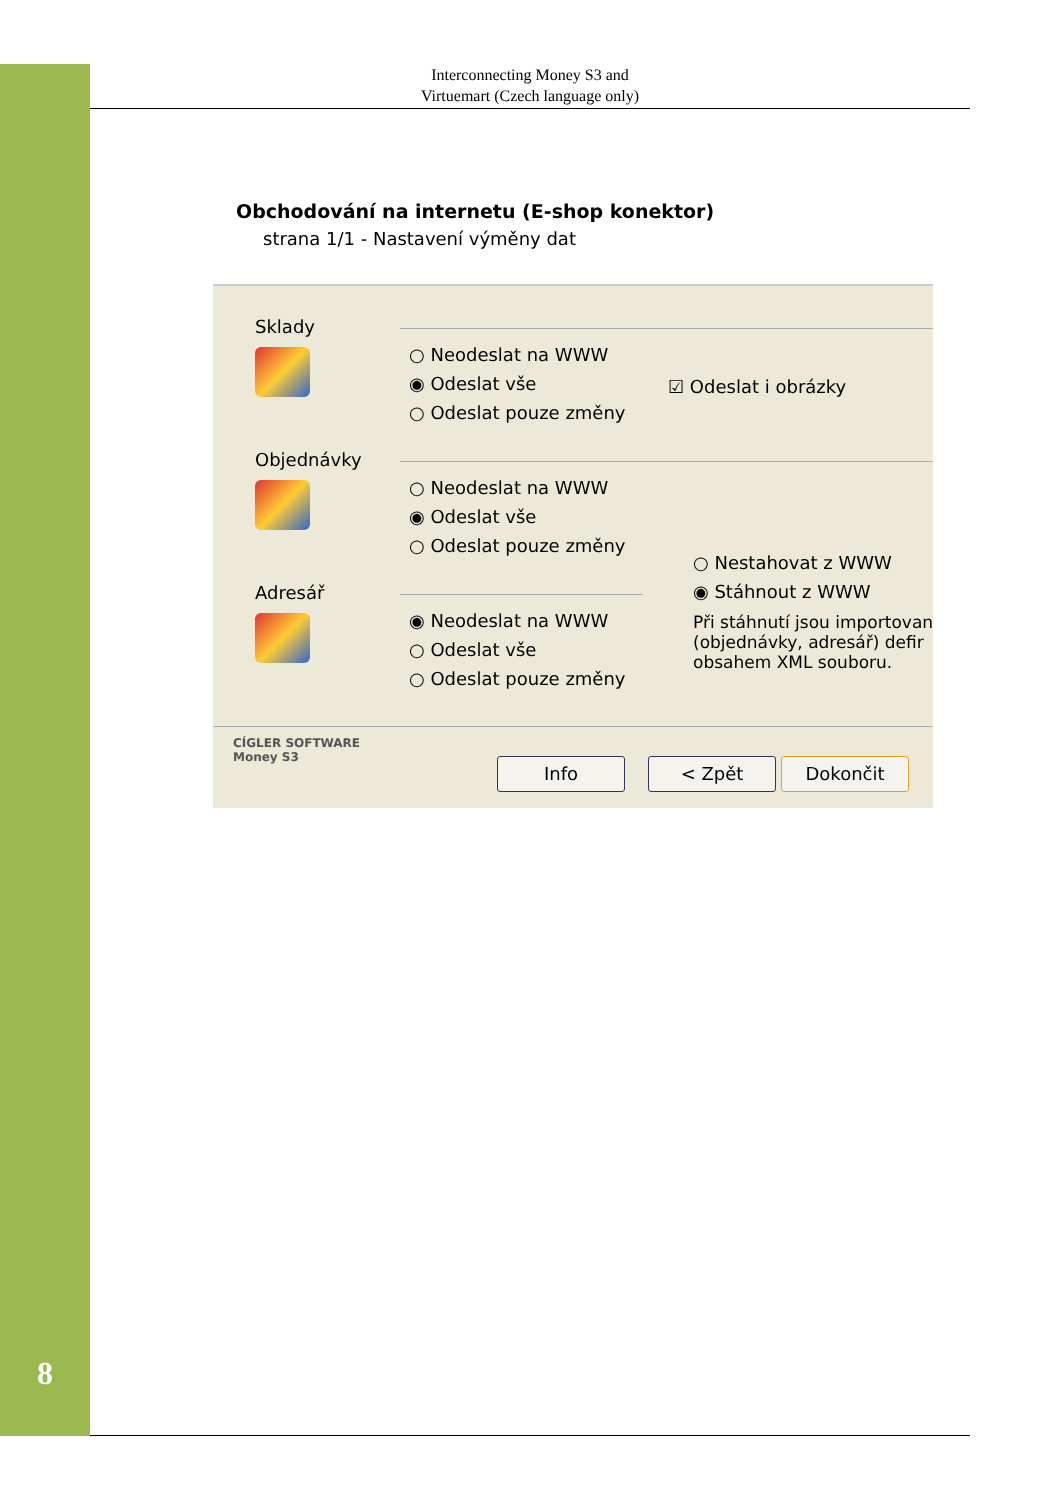Interconnecting Money S3 and
Virtuemart (Czech language only)
Obchodování na internetu (E-shop konektor)
strana 1/1 - Nastavení výměny dat
Sklady
Objednávky
Adresář
○ Neodeslat na WWW
◉ Odeslat vše
○ Odeslat pouze změny
☑ Odeslat i obrázky
○ Neodeslat na WWW
◉ Odeslat vše
○ Odeslat pouze změny
○ Nestahovat z WWW
◉ Stáhnout z WWW
Při stáhnutí jsou importovan
(objednávky, adresář) defir
obsahem XML souboru.
◉ Neodeslat na WWW
○ Odeslat vše
○ Odeslat pouze změny
CÍGLER SOFTWARE
Money S3
Info < Zpět Dokončit
8